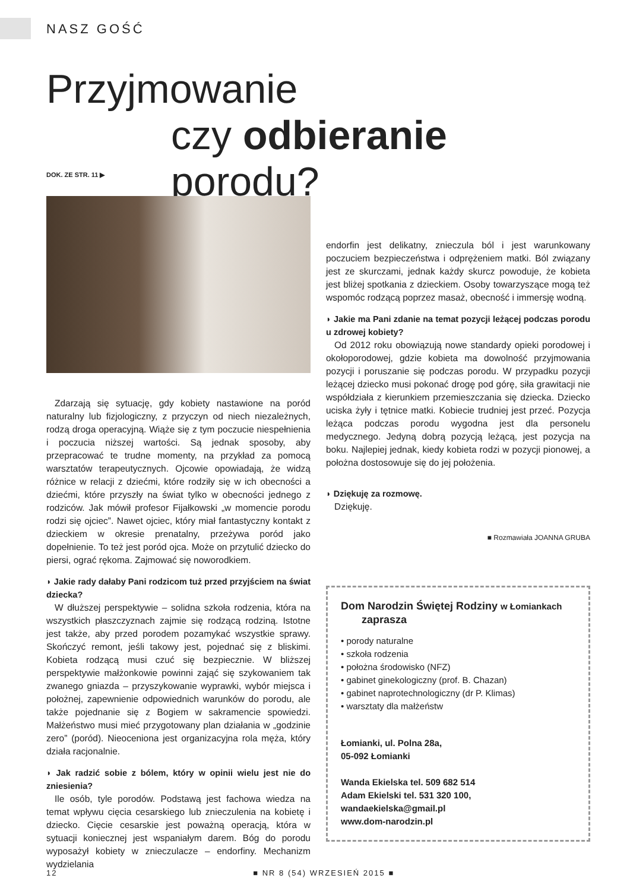NASZ GOŚĆ
Przyjmowanie
czy odbieranie porodu?
DOK. ZE STR. 11 ▶
Zdarzają się sytuację, gdy kobiety nastawione na poród naturalny lub fizjologiczny, z przyczyn od niech niezależnych, rodzą droga operacyjną. Wiąże się z tym poczucie niespełnienia i poczucia niższej wartości. Są jednak sposoby, aby przepracować te trudne momenty, na przykład za pomocą warsztatów terapeutycznych. Ojcowie opowiadają, że widzą różnice w relacji z dziećmi, które rodziły się w ich obecności a dziećmi, które przyszły na świat tylko w obecności jednego z rodziców. Jak mówił profesor Fijałkowski „w momencie porodu rodzi się ojciec”. Nawet ojciec, który miał fantastyczny kontakt z dzieckiem w okresie prenatalny, przeżywa poród jako dopełnienie. To też jest poród ojca. Może on przytulić dziecko do piersi, ograć rękoma. Zajmować się noworodkiem.
◗ Jakie rady dałaby Pani rodzicom tuż przed przyjściem na świat dziecka?
W dłuższej perspektywie – solidna szkoła rodzenia, która na wszystkich płaszczyznach zajmie się rodzącą rodziną. Istotne jest także, aby przed porodem pozamykać wszystkie sprawy. Skończyć remont, jeśli takowy jest, pojednać się z bliskimi. Kobieta rodzącą musi czuć się bezpiecznie. W bliższej perspektywie małżonkowie powinni zająć się szykowaniem tak zwanego gniazda – przyszykowanie wyprawki, wybór miejsca i położnej, zapewnienie odpowiednich warunków do porodu, ale także pojednanie się z Bogiem w sakramencie spowiedzi. Małżeństwo musi mieć przygotowany plan działania w „godzinie zero” (poród). Nieoceniona jest organizacyjna rola męża, który działa racjonalnie.
◗ Jak radzić sobie z bólem, który w opinii wielu jest nie do zniesienia?
Ile osób, tyle porodów. Podstawą jest fachowa wiedza na temat wpływu cięcia cesarskiego lub znieczulenia na kobietę i dziecko. Cięcie cesarskie jest poważną operacją, która w sytuacji koniecznej jest wspaniałym darem. Bóg do porodu wyposażył kobiety w znieczulacze – endorfiny. Mechanizm wydzielania
endorfin jest delikatny, znieczula ból i jest warunkowany poczuciem bezpieczeństwa i odprężeniem matki. Ból związany jest ze skurczami, jednak każdy skurcz powoduje, że kobieta jest bliżej spotkania z dzieckiem. Osoby towarzyszące mogą też wspomóc rodzącą poprzez masaż, obecność i immersję wodną.
◗ Jakie ma Pani zdanie na temat pozycji leżącej podczas porodu u zdrowej kobiety?
Od 2012 roku obowiązują nowe standardy opieki porodowej i okołoporodowej, gdzie kobieta ma dowolność przyjmowania pozycji i poruszanie się podczas porodu. W przypadku pozycji leżącej dziecko musi pokonać drogę pod górę, siła grawitacji nie współdziała z kierunkiem przemieszczania się dziecka. Dziecko uciska żyły i tętnice matki. Kobiecie trudniej jest przeć. Pozycja leżąca podczas porodu wygodna jest dla personelu medycznego. Jedyną dobrą pozycją leżącą, jest pozycja na boku. Najlepiej jednak, kiedy kobieta rodzi w pozycji pionowej, a położna dostosowuje się do jej położenia.
◗ Dziękuję za rozmowę.
Dziękuję.
■ Rozmawiała JOANNA GRUBA
Dom Narodzin Świętej Rodziny w Łomiankach
zaprasza
• porody naturalne
• szkoła rodzenia
• położna środowisko (NFZ)
• gabinet ginekologiczny (prof. B. Chazan)
• gabinet naprotechnologiczny (dr P. Klimas)
• warsztaty dla małżeństw
Łomianki, ul. Polna 28a,
05-092 Łomianki
Wanda Ekielska tel. 509 682 514
Adam Ekielski tel. 531 320 100,
wandaekielska@gmail.pl
www.dom-narodzin.pl
12 ■ NR 8 (54) WRZESIEŃ 2015 ■